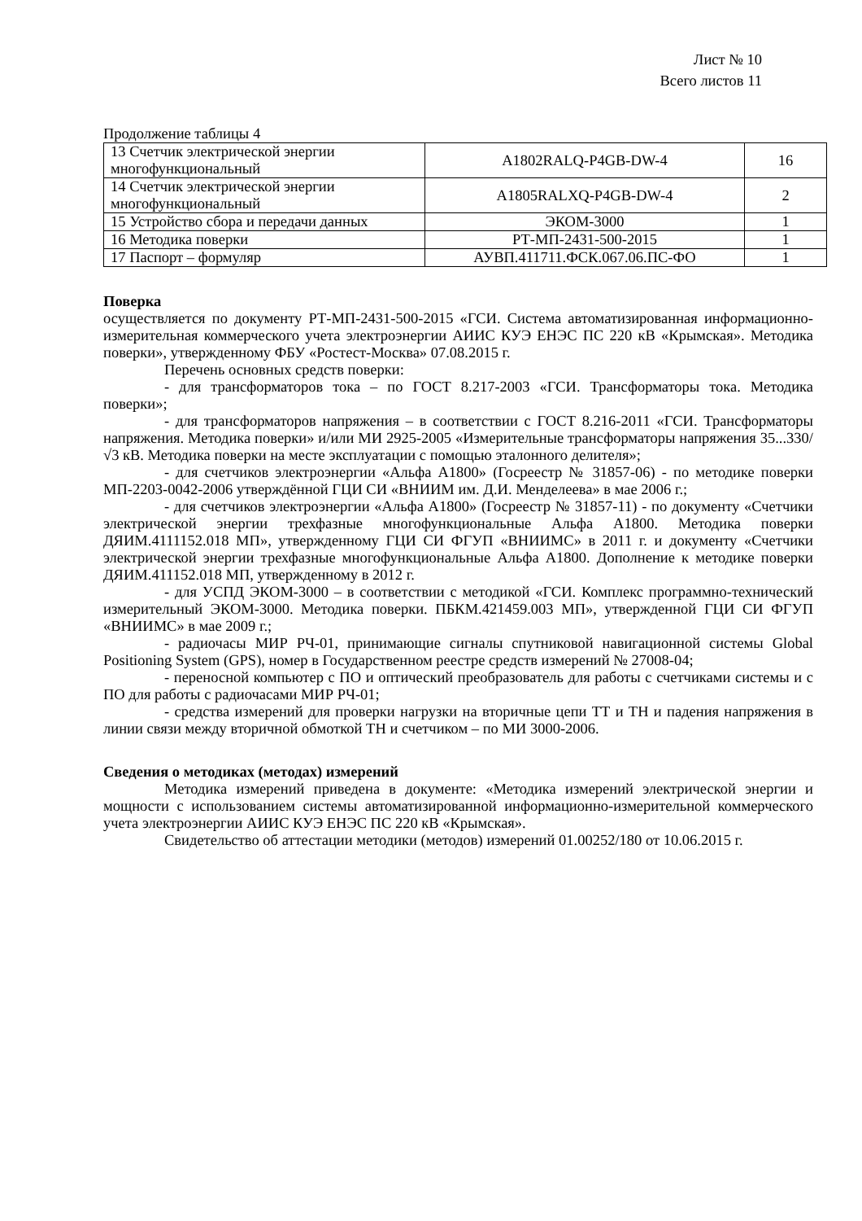Лист № 10
Всего листов 11
Продолжение таблицы 4
| 13 Счетчик электрической энергии многофункциональный | A1802RALQ-P4GB-DW-4 | 16 |
| 14 Счетчик электрической энергии многофункциональный | A1805RALXQ-P4GB-DW-4 | 2 |
| 15 Устройство сбора и передачи данных | ЭКОМ-3000 | 1 |
| 16 Методика поверки | РТ-МП-2431-500-2015 | 1 |
| 17 Паспорт – формуляр | АУВП.411711.ФСК.067.06.ПС-ФО | 1 |
Поверка
осуществляется по документу РТ-МП-2431-500-2015 «ГСИ. Система автоматизированная информационно-измерительная коммерческого учета электроэнергии АИИС КУЭ ЕНЭС ПС 220 кВ «Крымская». Методика поверки», утвержденному ФБУ «Ростест-Москва» 07.08.2015 г.
Перечень основных средств поверки:
- для трансформаторов тока – по ГОСТ 8.217-2003 «ГСИ. Трансформаторы тока. Методика поверки»;
- для трансформаторов напряжения – в соответствии с ГОСТ 8.216-2011 «ГСИ. Трансформаторы напряжения. Методика поверки» и/или МИ 2925-2005 «Измерительные трансформаторы напряжения 35...330/√3 кВ. Методика поверки на месте эксплуатации с помощью эталонного делителя»;
- для счетчиков электроэнергии «Альфа А1800» (Госреестр № 31857-06) - по методике поверки МП-2203-0042-2006 утверждённой ГЦИ СИ «ВНИИМ им. Д.И. Менделеева» в мае 2006 г.;
- для счетчиков электроэнергии «Альфа А1800» (Госреестр № 31857-11) - по документу «Счетчики электрической энергии трехфазные многофункциональные Альфа А1800. Методика поверки ДЯИМ.4111152.018 МП», утвержденному ГЦИ СИ ФГУП «ВНИИМС» в 2011 г. и документу «Счетчики электрической энергии трехфазные многофункциональные Альфа А1800. Дополнение к методике поверки ДЯИМ.411152.018 МП, утвержденному в 2012 г.
- для УСПД ЭКОМ-3000 – в соответствии с методикой «ГСИ. Комплекс программно-технический измерительный ЭКОМ-3000. Методика поверки. ПБКМ.421459.003 МП», утвержденной ГЦИ СИ ФГУП «ВНИИМС» в мае 2009 г.;
- радиочасы МИР РЧ-01, принимающие сигналы спутниковой навигационной системы Global Positioning System (GPS), номер в Государственном реестре средств измерений № 27008-04;
- переносной компьютер с ПО и оптический преобразователь для работы с счетчиками системы и с ПО для работы с радиочасами МИР РЧ-01;
- средства измерений для проверки нагрузки на вторичные цепи ТТ и ТН и падения напряжения в линии связи между вторичной обмоткой ТН и счетчиком – по МИ 3000-2006.
Сведения о методиках (методах) измерений
Методика измерений приведена в документе: «Методика измерений электрической энергии и мощности с использованием системы автоматизированной информационно-измерительной коммерческого учета электроэнергии АИИС КУЭ ЕНЭС ПС 220 кВ «Крымская».
Свидетельство об аттестации методики (методов) измерений 01.00252/180 от 10.06.2015 г.